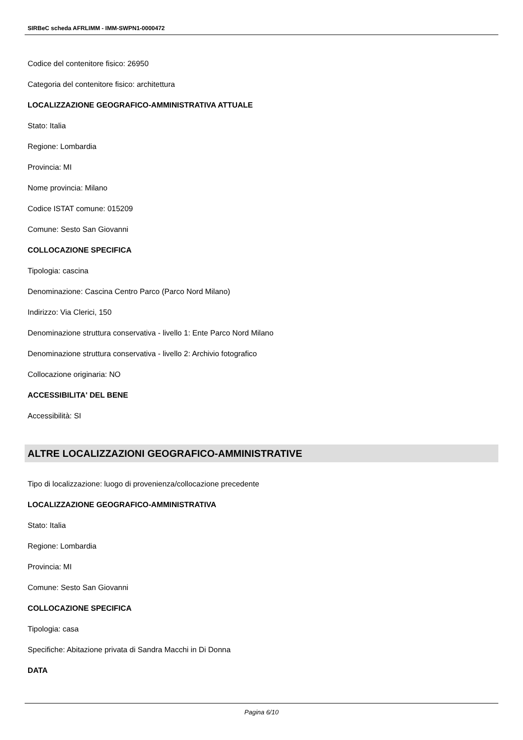SIRBeC scheda AFRLIMM - IMM-SWPN1-0000472
Codice del contenitore fisico: 26950
Categoria del contenitore fisico: architettura
LOCALIZZAZIONE GEOGRAFICO-AMMINISTRATIVA ATTUALE
Stato: Italia
Regione: Lombardia
Provincia: MI
Nome provincia: Milano
Codice ISTAT comune: 015209
Comune: Sesto San Giovanni
COLLOCAZIONE SPECIFICA
Tipologia: cascina
Denominazione: Cascina Centro Parco (Parco Nord Milano)
Indirizzo: Via Clerici, 150
Denominazione struttura conservativa - livello 1: Ente Parco Nord Milano
Denominazione struttura conservativa - livello 2: Archivio fotografico
Collocazione originaria: NO
ACCESSIBILITA' DEL BENE
Accessibilità: SI
ALTRE LOCALIZZAZIONI GEOGRAFICO-AMMINISTRATIVE
Tipo di localizzazione: luogo di provenienza/collocazione precedente
LOCALIZZAZIONE GEOGRAFICO-AMMINISTRATIVA
Stato: Italia
Regione: Lombardia
Provincia: MI
Comune: Sesto San Giovanni
COLLOCAZIONE SPECIFICA
Tipologia: casa
Specifiche: Abitazione privata di Sandra Macchi in Di Donna
DATA
Pagina 6/10